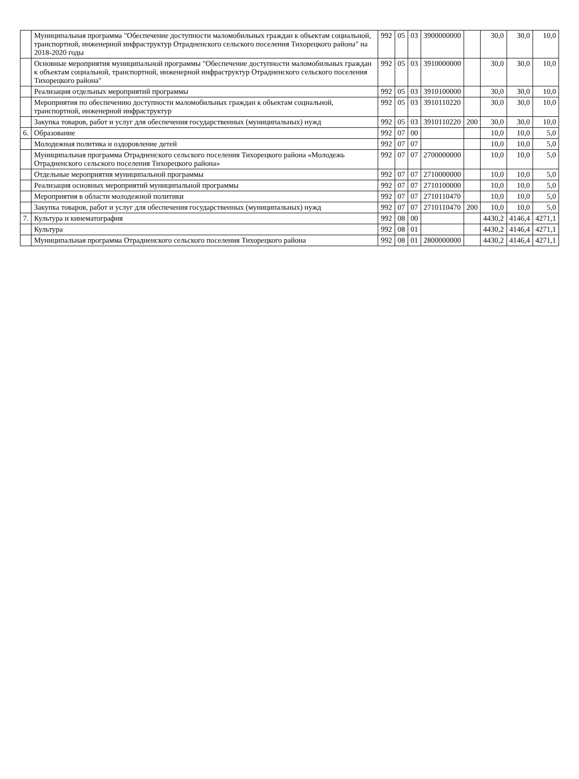| | Муниципальная программа "Обеспечение доступности маломобильных граждан к объектам социальной, транспортной, инженерной инфраструктур Отрадненского сельского поселения Тихорецкого района" на 2018-2020 годы | 992 | 05 | 03 | 3900000000 | | 30,0 | 30,0 | 10,0 |
| | Основные мероприятия муниципальной программы "Обеспечение доступности маломобильных граждан к объектам социальной, транспортной, инженерной инфраструктур Отрадненского сельского поселения Тихорецкого района" | 992 | 05 | 03 | 3910000000 | | 30,0 | 30,0 | 10,0 |
| | Реализация отдельных мероприятий программы | 992 | 05 | 03 | 3910100000 | | 30,0 | 30,0 | 10,0 |
| | Мероприятия по обеспечению доступности маломобильных граждан к объектам социальной, транспортной, инженерной инфраструктур | 992 | 05 | 03 | 3910110220 | | 30,0 | 30,0 | 10,0 |
| | Закупка товаров, работ и услуг для обеспечения государственных (муниципальных) нужд | 992 | 05 | 03 | 3910110220 | 200 | 30,0 | 30,0 | 10,0 |
| 6. | Образование | 992 | 07 | 00 | | | 10,0 | 10,0 | 5,0 |
| | Молодежная политика и оздоровление детей | 992 | 07 | 07 | | | 10,0 | 10,0 | 5,0 |
| | Муниципальная программа Отрадненского сельского поселения Тихорецкого района «Молодежь Отрадненского сельского поселения Тихорецкого района» | 992 | 07 | 07 | 2700000000 | | 10,0 | 10,0 | 5,0 |
| | Отдельные мероприятия муниципальной программы | 992 | 07 | 07 | 2710000000 | | 10,0 | 10,0 | 5,0 |
| | Реализация основных мероприятий муниципальной программы | 992 | 07 | 07 | 2710100000 | | 10,0 | 10,0 | 5,0 |
| | Мероприятия в области молодежной политики | 992 | 07 | 07 | 2710110470 | | 10,0 | 10,0 | 5,0 |
| | Закупка товаров, работ и услуг для обеспечения государственных (муниципальных) нужд | 992 | 07 | 07 | 2710110470 | 200 | 10,0 | 10,0 | 5,0 |
| 7. | Культура и кинематография | 992 | 08 | 00 | | | 4430,2 | 4146,4 | 4271,1 |
| | Культура | 992 | 08 | 01 | | | 4430,2 | 4146,4 | 4271,1 |
| | Муниципальная программа Отрадненского сельского поселения Тихорецкого района | 992 | 08 | 01 | 2800000000 | | 4430,2 | 4146,4 | 4271,1 |